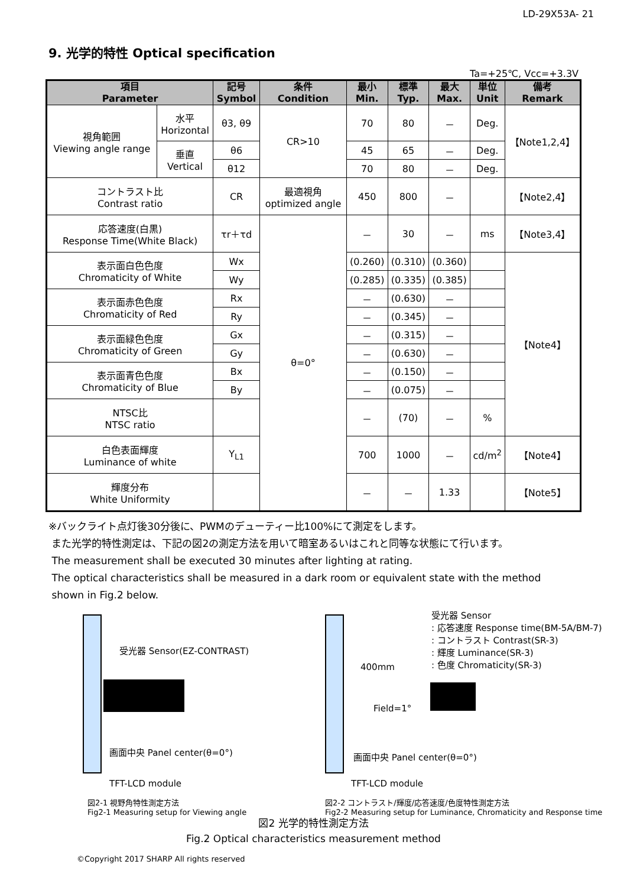LD-29X53A- 21
9. 光学的特性 Optical specification
Ta=+25℃, Vcc=+3.3V
| 項目 Parameter | | 記号 Symbol | 条件 Condition | 最小 Min. | 標準 Typ. | 最大 Max. | 単位 Unit | 備考 Remark |
| --- | --- | --- | --- | --- | --- | --- | --- | --- |
| 視角範囲 Viewing angle range | 水平 Horizontal | θ3, θ9 | CR>10 | 70 | 80 | － | Deg. | 【Note1,2,4】 |
| | 垂直 Vertical | θ6 | | 45 | 65 | － | Deg. | |
| | | θ12 | | 70 | 80 | － | Deg. | |
| コントラスト比 Contrast ratio | | CR | 最適視角 optimized angle | 450 | 800 | － | | 【Note2,4】 |
| 応答速度(白黒) Response Time(White Black) | | τr＋τd | θ=0° | － | 30 | － | ms | 【Note3,4】 |
| 表示面白色色度 Chromaticity of White | | Wx | | (0.260) | (0.310) | (0.360) | | 【Note4】 |
| | | Wy | | (0.285) | (0.335) | (0.385) | | |
| 表示面赤色色度 Chromaticity of Red | | Rx | | － | (0.630) | － | | |
| | | Ry | | － | (0.345) | － | | |
| 表示面緑色色度 Chromaticity of Green | | Gx | | － | (0.315) | － | | |
| | | Gy | | － | (0.630) | － | | |
| 表示面青色色度 Chromaticity of Blue | | Bx | | － | (0.150) | － | | |
| | | By | | － | (0.075) | － | | |
| NTSC比 NTSC ratio | | | | － | (70) | － | % | |
| 白色表面輝度 Luminance of white | | Y<sub>L1</sub> | | 700 | 1000 | － | cd/m<sup>2</sup> | 【Note4】 |
| 輝度分布 White Uniformity | | | | － | － | 1.33 | | 【Note5】 |
※バックライト点灯後30分後に、PWMのデューティー比100%にて測定をします。
また光学的特性測定は、下記の図2の測定方法を用いて暗室あるいはこれと同等な状態にて行います。
The measurement shall be executed 30 minutes after lighting at rating.
The optical characteristics shall be measured in a dark room or equivalent state with the method
shown in Fig.2 below.
受光器 Sensor(EZ-CONTRAST)
画面中央 Panel center(θ=0°)
TFT-LCD module
図2-1 視野角特性測定方法
Fig2-1 Measuring setup for Viewing angle
受光器 Sensor
: 応答速度 Response time(BM-5A/BM-7)
: コントラスト Contrast(SR-3)
: 輝度 Luminance(SR-3)
: 色度 Chromaticity(SR-3)
400mm
Field=1°
画面中央 Panel center(θ=0°)
TFT-LCD module
図2-2 コントラスト/輝度/応答速度/色度特性測定方法
Fig2-2 Measuring setup for Luminance, Chromaticity and Response time
図2 光学的特性測定方法
Fig.2 Optical characteristics measurement method
©Copyright 2017 SHARP All rights reserved